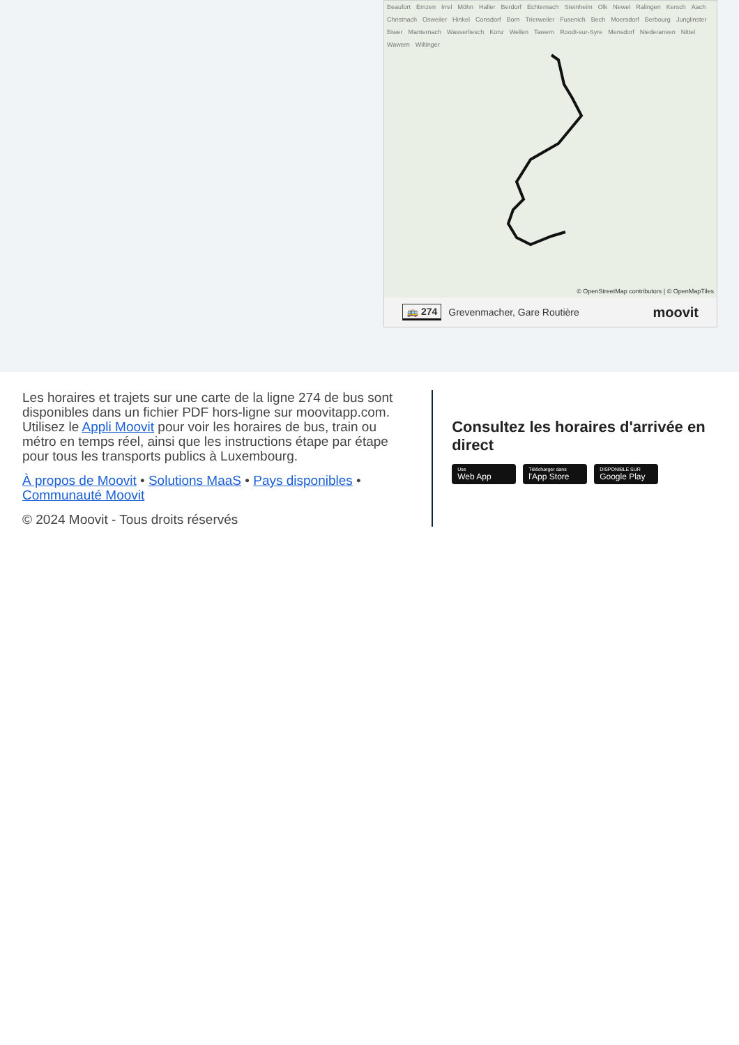Beaufort Emzen Irrel Möhn Haller Berdorf Echternach Steinheim Olk Newel Ralingen Kersch Aach Christnach Osweiler Hinkel Consdorf Born Trierweiler Fusenich Bech Moersdorf Berbourg Junglinster Biwer Manternach Wasserliesch Konz Wellen Tawern Roodt-sur-Syre Mensdorf Niederanven Nittel Wawern Wiltinger
© OpenStreetMap contributors | © OpenMapTiles
🚌 274 Grevenmacher, Gare Routière moovit
Les horaires et trajets sur une carte de la ligne 274 de bus sont disponibles dans un fichier PDF hors-ligne sur moovitapp.com. Utilisez le Appli Moovit pour voir les horaires de bus, train ou métro en temps réel, ainsi que les instructions étape par étape pour tous les transports publics à Luxembourg.
À propos de Moovit • Solutions MaaS • Pays disponibles • Communauté Moovit
© 2024 Moovit - Tous droits réservés
Consultez les horaires d'arrivée en direct
Use Web App Télécharger dans l'App Store DISPONIBLE SUR Google Play